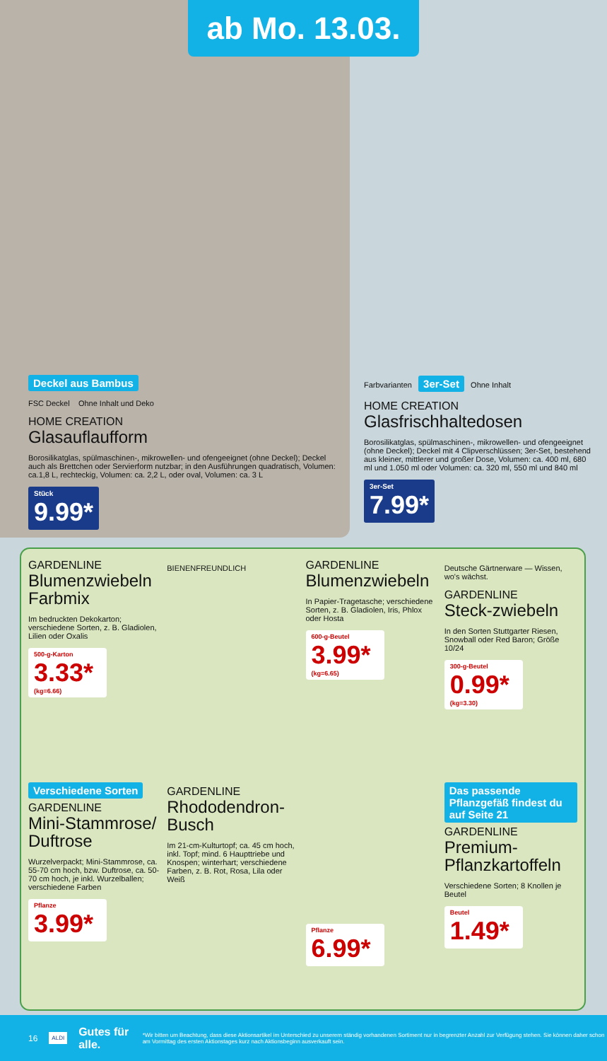ab Mo. 13.03.
Deckel aus Bambus
FSC Deckel Ohne Inhalt und Deko
HOME CREATION
Glasauflaufform
Borosilikatglas, spülmaschinen-, mikrowellen- und ofengeeignet (ohne Deckel); Deckel auch als Brettchen oder Servierform nutzbar; in den Ausführungen quadratisch, Volumen: ca.1,8 L, rechteckig, Volumen: ca. 2,2 L, oder oval, Volumen: ca. 3 L
Stück 9.99*
Farbvarianten 3er-Set Ohne Inhalt
HOME CREATION
Glasfrischhaltedosen
Borosilikatglas, spülmaschinen-, mikrowellen- und ofengeeignet (ohne Deckel); Deckel mit 4 Clipverschlüssen; 3er-Set, bestehend aus kleiner, mittlerer und großer Dose, Volumen: ca. 400 ml, 680 ml und 1.050 ml oder Volumen: ca. 320 ml, 550 ml und 840 ml
3er-Set 7.99*
GARDENLINE
Blumenzwiebeln Farbmix
Im bedruckten Dekokarton; verschiedene Sorten, z. B. Gladiolen, Lilien oder Oxalis
500-g-Karton
3.33*
(kg=6.66)
BIENENFREUNDLICH
GARDENLINE
Blumenzwiebeln
In Papier-Tragetasche; verschiedene Sorten, z. B. Gladiolen, Iris, Phlox oder Hosta
600-g-Beutel
3.99*
(kg=6.65)
Deutsche Gärtnerware — Wissen, wo's wächst.
GARDENLINE
Steck-zwiebeln
In den Sorten Stuttgarter Riesen, Snowball oder Red Baron; Größe 10/24
300-g-Beutel
0.99*
(kg=3.30)
Verschiedene Sorten
GARDENLINE
Mini-Stammrose/ Duftrose
Wurzelverpackt; Mini-Stammrose, ca. 55-70 cm hoch, bzw. Duftrose, ca. 50-70 cm hoch, je inkl. Wurzelballen; verschiedene Farben
Pflanze
3.99*
GARDENLINE
Rhododendron-Busch
Im 21-cm-Kulturtopf; ca. 45 cm hoch, inkl. Topf; mind. 6 Haupttriebe und Knospen; winterhart; verschiedene Farben, z. B. Rot, Rosa, Lila oder Weiß
Pflanze
6.99*
Das passende Pflanzgefäß findest du auf Seite 21
GARDENLINE
Premium-Pflanzkartoffeln
Verschiedene Sorten; 8 Knollen je Beutel
Beutel
1.49*
16 ALDI Gutes für alle. *Wir bitten um Beachtung, dass diese Aktionsartikel im Unterschied zu unserem ständig vorhandenen Sortiment nur in begrenzter Anzahl zur Verfügung stehen. Sie können daher schon am Vormittag des ersten Aktionstages kurz nach Aktionsbeginn ausverkauft sein.